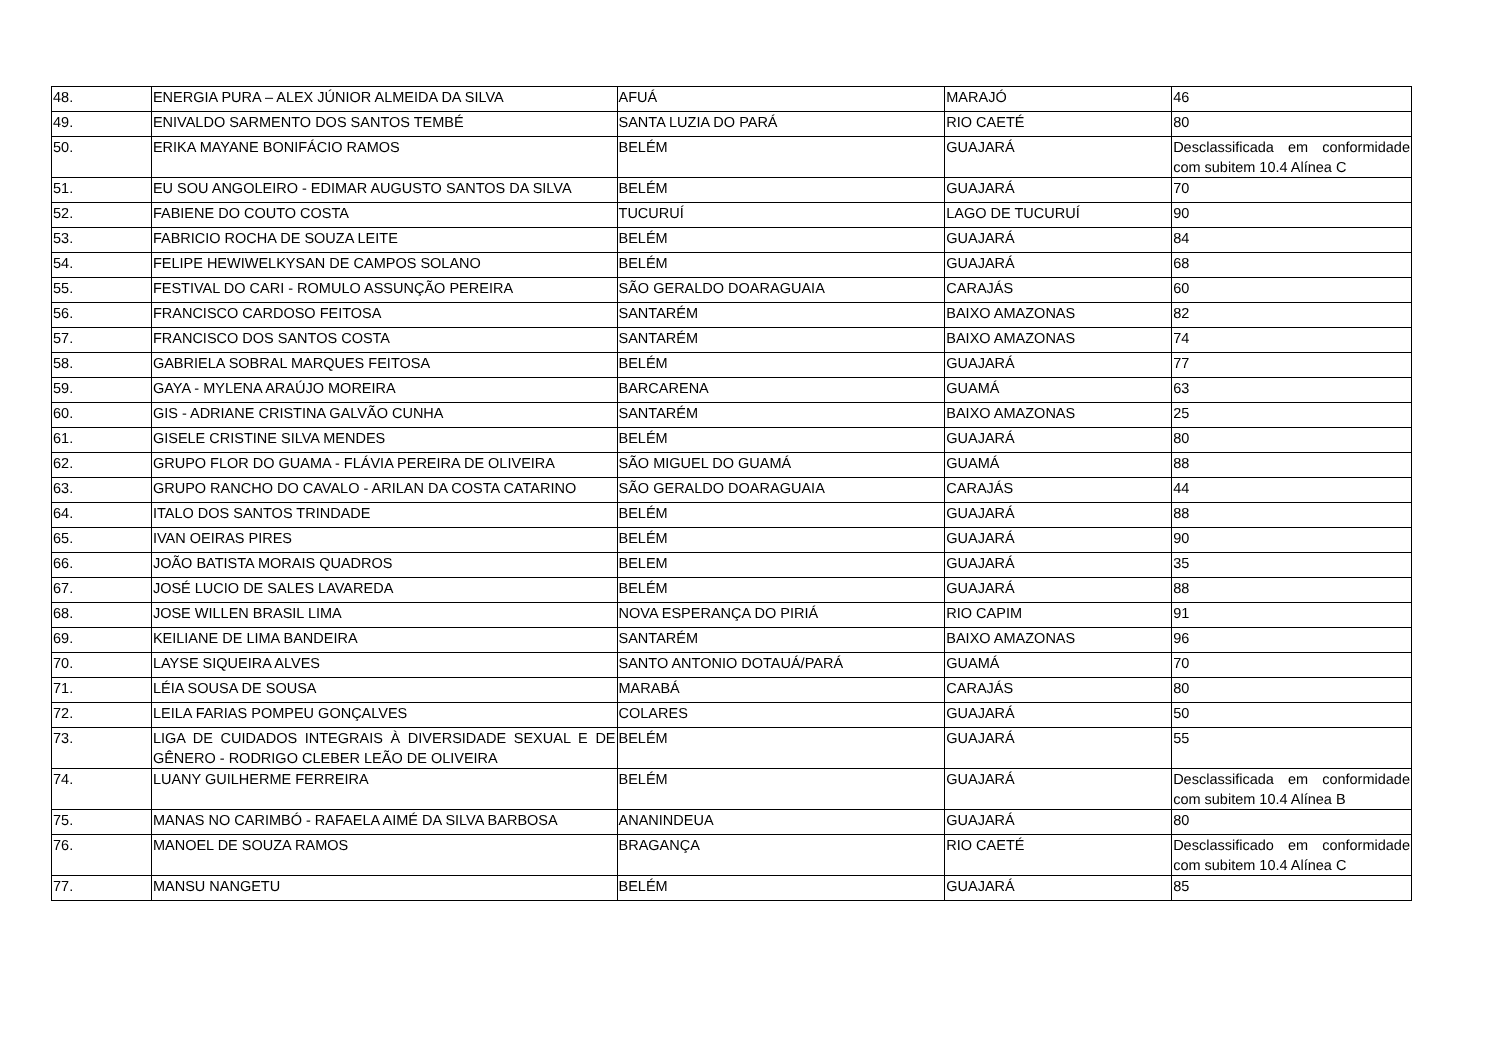| 48. | ENERGIA PURA – ALEX JÚNIOR ALMEIDA DA SILVA | AFUÁ | MARAJÓ | 46 |
| 49. | ENIVALDO SARMENTO DOS SANTOS TEMBÉ | SANTA LUZIA DO PARÁ | RIO CAETÉ | 80 |
| 50. | ERIKA MAYANE BONIFÁCIO RAMOS | BELÉM | GUAJARÁ | Desclassificada em conformidade com subitem 10.4 Alínea C |
| 51. | EU SOU ANGOLEIRO - EDIMAR AUGUSTO SANTOS DA SILVA | BELÉM | GUAJARÁ | 70 |
| 52. | FABIENE DO COUTO COSTA | TUCURUÍ | LAGO DE TUCURUÍ | 90 |
| 53. | FABRICIO ROCHA DE SOUZA LEITE | BELÉM | GUAJARÁ | 84 |
| 54. | FELIPE HEWIWELKYSAN DE CAMPOS SOLANO | BELÉM | GUAJARÁ | 68 |
| 55. | FESTIVAL DO CARI - ROMULO ASSUNÇÃO PEREIRA | SÃO GERALDO DOARAGUAIA | CARAJÁS | 60 |
| 56. | FRANCISCO CARDOSO FEITOSA | SANTARÉM | BAIXO AMAZONAS | 82 |
| 57. | FRANCISCO DOS SANTOS COSTA | SANTARÉM | BAIXO AMAZONAS | 74 |
| 58. | GABRIELA SOBRAL MARQUES FEITOSA | BELÉM | GUAJARÁ | 77 |
| 59. | GAYA - MYLENA ARAÚJO MOREIRA | BARCARENA | GUAMÁ | 63 |
| 60. | GIS - ADRIANE CRISTINA GALVÃO CUNHA | SANTARÉM | BAIXO AMAZONAS | 25 |
| 61. | GISELE CRISTINE SILVA MENDES | BELÉM | GUAJARÁ | 80 |
| 62. | GRUPO FLOR DO GUAMA - FLÁVIA PEREIRA DE OLIVEIRA | SÃO MIGUEL DO GUAMÁ | GUAMÁ | 88 |
| 63. | GRUPO RANCHO DO CAVALO - ARILAN DA COSTA CATARINO | SÃO GERALDO DOARAGUAIA | CARAJÁS | 44 |
| 64. | ITALO DOS SANTOS TRINDADE | BELÉM | GUAJARÁ | 88 |
| 65. | IVAN OEIRAS PIRES | BELÉM | GUAJARÁ | 90 |
| 66. | JOÃO BATISTA MORAIS QUADROS | BELEM | GUAJARÁ | 35 |
| 67. | JOSÉ LUCIO DE SALES LAVAREDA | BELÉM | GUAJARÁ | 88 |
| 68. | JOSE WILLEN BRASIL LIMA | NOVA ESPERANÇA DO PIRIÁ | RIO CAPIM | 91 |
| 69. | KEILIANE DE LIMA BANDEIRA | SANTARÉM | BAIXO AMAZONAS | 96 |
| 70. | LAYSE SIQUEIRA ALVES | SANTO ANTONIO DOTAUÁ/PARÁ | GUAMÁ | 70 |
| 71. | LÉIA SOUSA DE SOUSA | MARABÁ | CARAJÁS | 80 |
| 72. | LEILA FARIAS POMPEU GONÇALVES | COLARES | GUAJARÁ | 50 |
| 73. | LIGA DE CUIDADOS INTEGRAIS À DIVERSIDADE SEXUAL E DE GÊNERO - RODRIGO CLEBER LEÃO DE OLIVEIRA | BELÉM | GUAJARÁ | 55 |
| 74. | LUANY GUILHERME FERREIRA | BELÉM | GUAJARÁ | Desclassificada em conformidade com subitem 10.4 Alínea B |
| 75. | MANAS NO CARIMBÓ - RAFAELA AIMÉ DA SILVA BARBOSA | ANANINDEUA | GUAJARÁ | 80 |
| 76. | MANOEL DE SOUZA RAMOS | BRAGANÇA | RIO CAETÉ | Desclassificado em conformidade com subitem 10.4 Alínea C |
| 77. | MANSU NANGETU | BELÉM | GUAJARÁ | 85 |